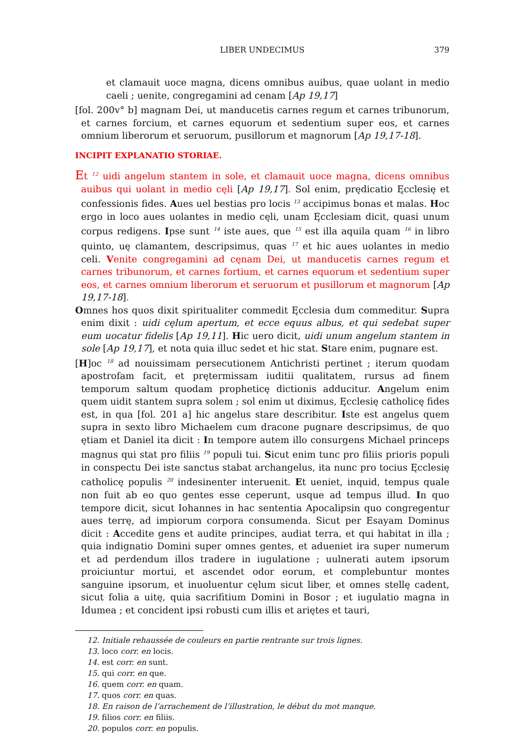LIBER UNDECIMUS
379
et clamauit uoce magna, dicens omnibus auibus, quae uolant in medio caeli ; uenite, congregamini ad cenam [Ap 19,17]
[fol. 200v° b] magnam Dei, ut manducetis carnes regum et carnes tribunorum, et carnes forcium, et carnes equorum et sedentium super eos, et carnes omnium liberorum et seruorum, pusillorum et magnorum [Ap 19,17-18].
INCIPIT EXPLANATIO STORIAE.
Et <sup>12</sup> uidi angelum stantem in sole, et clamauit uoce magna, dicens omnibus auibus qui uolant in medio cęli [Ap 19,17]. Sol enim, prędicatio Ęcclesię et confessionis fides. Aues uel bestias pro locis <sup>13</sup> accipimus bonas et malas. Hoc ergo in loco aues uolantes in medio cęli, unam Ęcclesiam dicit, quasi unum corpus redigens. Ipse sunt <sup>14</sup> iste aues, que <sup>15</sup> est illa aquila quam <sup>16</sup> in libro quinto, uę clamantem, descripsimus, quas <sup>17</sup> et hic aues uolantes in medio celi. Venite congregamini ad cęnam Dei, ut manducetis carnes regum et carnes tribunorum, et carnes fortium, et carnes equorum et sedentium super eos, et carnes omnium liberorum et seruorum et pusillorum et magnorum [Ap 19,17-18].
Omnes hos quos dixit spiritualiter commedit Ęcclesia dum commeditur. Supra enim dixit : uidi cęlum apertum, et ecce equus albus, et qui sedebat super eum uocatur fidelis [Ap 19,11]. Hic uero dicit, uidi unum angelum stantem in sole [Ap 19,17], et nota quia illuc sedet et hic stat. Stare enim, pugnare est.
[H]oc <sup>18</sup> ad nouissimam persecutionem Antichristi pertinet ; iterum quodam apostrofam facit, et prętermissam iuditii qualitatem, rursus ad finem temporum saltum quodam propheticę dictionis adducitur. Angelum enim quem uidit stantem supra solem ; sol enim ut diximus, Ęcclesię catholicę fides est, in qua [fol. 201 a] hic angelus stare describitur. Iste est angelus quem supra in sexto libro Michaelem cum dracone pugnare descripsimus, de quo ętiam et Daniel ita dicit : In tempore autem illo consurgens Michael princeps magnus qui stat pro filiis <sup>19</sup> populi tui. Sicut enim tunc pro filiis prioris populi in conspectu Dei iste sanctus stabat archangelus, ita nunc pro tocius Ęcclesię catholicę populis <sup>20</sup> indesinenter interuenit. Et ueniet, inquid, tempus quale non fuit ab eo quo gentes esse ceperunt, usque ad tempus illud. In quo tempore dicit, sicut Iohannes in hac sententia Apocalipsin quo congregentur aues terrę, ad impiorum corpora consumenda. Sicut per Esayam Dominus dicit : Accedite gens et audite principes, audiat terra, et qui habitat in illa ; quia indignatio Domini super omnes gentes, et adueniet ira super numerum et ad perdendum illos tradere in iugulatione ; uulnerati autem ipsorum proiciuntur mortui, et ascendet odor eorum, et complebuntur montes sanguine ipsorum, et inuoluentur cęlum sicut liber, et omnes stellę cadent, sicut folia a uitę, quia sacrifitium Domini in Bosor ; et iugulatio magna in Idumea ; et concident ipsi robusti cum illis et ariętes et tauri,
12. Initiale rehaussée de couleurs en partie rentrante sur trois lignes.
13. loco corr. en locis.
14. est corr. en sunt.
15. qui corr. en que.
16. quem corr. en quam.
17. quos corr. en quas.
18. En raison de l’arrachement de l’illustration, le début du mot manque.
19. filios corr. en filiis.
20. populos corr. en populis.